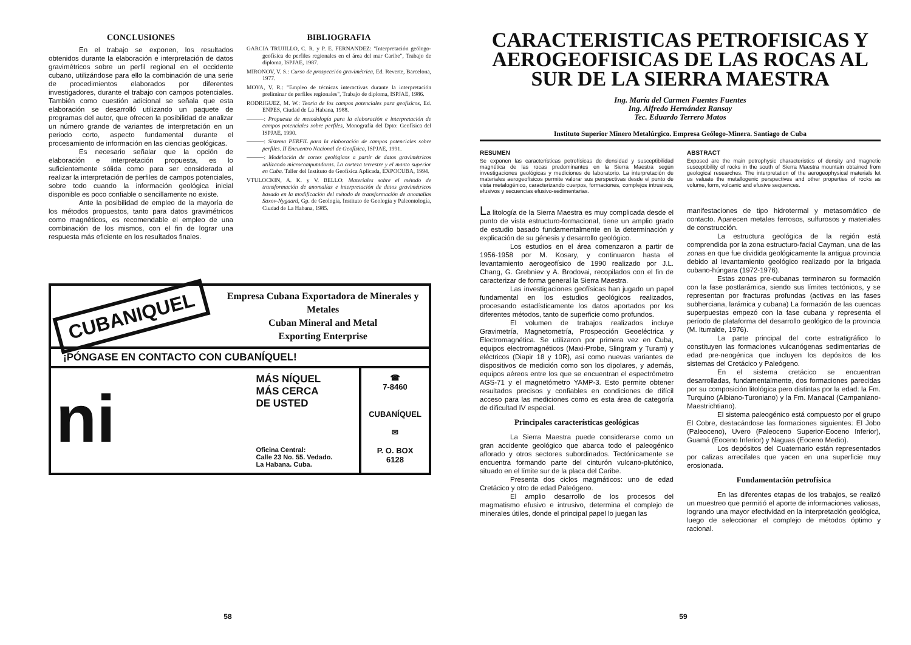CONCLUSIONES
En el trabajo se exponen, los resultados obtenidos durante la elaboración e interpretación de datos gravimétricos sobre un perfil regional en el occidente cubano, utilizándose para ello la combinación de una serie de procedimientos elaborados por diferentes investigadores, durante el trabajo con campos potenciales. También como cuestión adicional se señala que esta elaboración se desarrolló utilizando un paquete de programas del autor, que ofrecen la posibilidad de analizar un número grande de variantes de interpretación en un periodo corto, aspecto fundamental durante el procesamiento de información en las ciencias geológicas.
Es necesario señalar que la opción de elaboración e interpretación propuesta, es lo suficientemente sólida como para ser considerada al realizar la interpretación de perfiles de campos potenciales, sobre todo cuando la información geológica inicial disponible es poco confiable o sencillamente no existe.
Ante la posibilidad de empleo de la mayoría de los métodos propuestos, tanto para datos gravimétricos como magnéticos, es recomendable el empleo de una combinación de los mismos, con el fin de lograr una respuesta más eficiente en los resultados finales.
BIBLIOGRAFIA
GARCIA TRUJILLO, C. R. y P. E. FERNANDEZ: "Interpretación geólogo-geofísica de perfiles regionales en el área del mar Caribe", Trabajo de diploma, ISPJAE, 1987.
MIRONOV, V. S.: Curso de prospección gravimétrica, Ed. Reverte, Barcelona, 1977.
MOYA, V. R.: "Empleo de técnicas interactivas durante la interpretación preliminar de perfiles regionales", Trabajo de diploma, ISPJAE, 1986.
RODRIGUEZ, M. W.: Teoría de los campos potenciales para geofísicos, Ed. ENPES, Ciudad de La Habana, 1988.
———: Propuesta de metodología para la elaboración e interpretación de campos potenciales sobre perfiles, Monografía del Dpto: Geofísica del ISPJAE, 1990.
———: Sistema PERFIL para la elaboración de campos potenciales sobre perfiles. II Encuentro Nacional de Geofísica, ISPJAE, 1991.
———: Modelación de cortes geológicos a partir de datos gravimétricos utilizando microcomputadoras. La corteza terrestre y el manto superior en Cuba. Taller del Instituto de Geofísica Aplicada, EXPOCUBA, 1994.
VTULOCKIN, A. K. y V. BELLO: Materiales sobre el método de transformación de anomalías e interpretación de datos gravimétricos basado en la modificación del método de transformación de anomalías Saxov-Nygaard, Gp. de Geología, Instituto de Geología y Paleontología, Ciudad de La Habana, 1985.
CUBANIQUEL
Empresa Cubana Exportadora de Minerales y Metales
Cuban Mineral and Metal
Exporting Enterprise
¡PÓNGASE EN CONTACTO CON CUBANÍQUEL!
ni
MÁS NÍQUEL
MÁS CERCA
DE USTED
Oficina Central:
Calle 23 No. 55. Vedado.
La Habana. Cuba.
☎
7-8460
CUBANÍQUEL
✉
P. O. BOX
6128
58
CARACTERISTICAS PETROFISICAS Y AEROGEOFISICAS DE LAS ROCAS AL SUR DE LA SIERRA MAESTRA
Ing. María del Carmen Fuentes Fuentes
Ing. Alfredo Hernández Ransay
Tec. Eduardo Terrero Matos
Instituto Superior Minero Metalúrgico. Empresa Geólogo-Minera. Santiago de Cuba
RESUMEN
Se exponen las características petrofísicas de densidad y susceptibilidad magnética de las rocas predominantes en la Sierra Maestra según investigaciones geológicas y mediciones de laboratorio. La interpretación de materiales aerogeofísicos permite valorar sus perspectivas desde el punto de vista metalogénico, caracterizando cuerpos, formaciones, complejos intrusivos, efusivos y secuencias efusivo-sedimentarias.
ABSTRACT
Exposed are the main petrophysic characteristics of density and magnetic susceptibility of rocks in the south of Sierra Maestra mountain obtained from geological researches. The interpretation of the aerogeophysical materials let us valuate the metallogenic perspectives and other properties of rocks as volume, form, volcanic and efusive sequences.
La litología de la Sierra Maestra es muy complicada desde el punto de vista estructuro-formacional, tiene un amplio grado de estudio basado fundamentalmente en la determinación y explicación de su génesis y desarrollo geológico.
Los estudios en el área comenzaron a partir de 1956-1958 por M. Kosary, y continuaron hasta el levantamiento aerogeofísico de 1990 realizado por J.L. Chang, G. Grebniev y A. Brodovai, recopilados con el fin de caracterizar de forma general la Sierra Maestra.
Las investigaciones geofísicas han jugado un papel fundamental en los estudios geológicos realizados, procesando estadísticamente los datos aportados por los diferentes métodos, tanto de superficie como profundos.
El volumen de trabajos realizados incluye Gravimetría, Magnetometría, Prospección Geoeléctrica y Electromagnética. Se utilizaron por primera vez en Cuba, equipos electromagnéticos (Maxi-Probe, Slingram y Turam) y eléctricos (Diapir 18 y 10R), así como nuevas variantes de dispositivos de medición como son los dipolares, y además, equipos aéreos entre los que se encuentran el espectrómetro AGS-71 y el magnetómetro YAMP-3. Esto permite obtener resultados precisos y confiables en condiciones de difícil acceso para las mediciones como es esta área de categoría de dificultad IV especial.
Principales características geológicas
La Sierra Maestra puede considerarse como un gran accidente geológico que abarca todo el paleogénico aflorado y otros sectores subordinados. Tectónicamente se encuentra formando parte del cinturón vulcano-plutónico, situado en el límite sur de la placa del Caribe.
Presenta dos ciclos magmáticos: uno de edad Cretácico y otro de edad Paleógeno.
El amplio desarrollo de los procesos del magmatismo efusivo e intrusivo, determina el complejo de minerales útiles, donde el principal papel lo juegan las
manifestaciones de tipo hidrotermal y metasomático de contacto. Aparecen metales ferrosos, sulfurosos y materiales de construcción.
La estructura geológica de la región está comprendida por la zona estructuro-facial Cayman, una de las zonas en que fue dividida geológicamente la antigua provincia debido al levantamiento geológico realizado por la brigada cubano-húngara (1972-1976).
Estas zonas pre-cubanas terminaron su formación con la fase postlarámica, siendo sus límites tectónicos, y se representan por fracturas profundas (activas en las fases subherciana, larámica y cubana) La formación de las cuencas superpuestas empezó con la fase cubana y representa el período de plataforma del desarrollo geológico de la provincia (M. Iturralde, 1976).
La parte principal del corte estratigráfico lo constituyen las formaciones vulcanógenas sedimentarias de edad pre-neogénica que incluyen los depósitos de los sistemas del Cretácico y Paleógeno.
En el sistema cretácico se encuentran desarrolladas, fundamentalmente, dos formaciones parecidas por su composición litológica pero distintas por la edad: la Fm. Turquino (Albiano-Turoniano) y la Fm. Manacal (Campaniano-Maestrichtiano).
El sistema paleogénico está compuesto por el grupo El Cobre, destacándose las formaciones siguientes: El Jobo (Paleoceno), Uvero (Paleoceno Superior-Eoceno Inferior), Guamá (Eoceno Inferior) y Naguas (Eoceno Medio).
Los depósitos del Cuaternario están representados por calizas arrecifales que yacen en una superficie muy erosionada.
Fundamentación petrofísica
En las diferentes etapas de los trabajos, se realizó un muestreo que permitió el aporte de informaciones valiosas, logrando una mayor efectividad en la interpretación geológica, luego de seleccionar el complejo de métodos óptimo y racional.
59